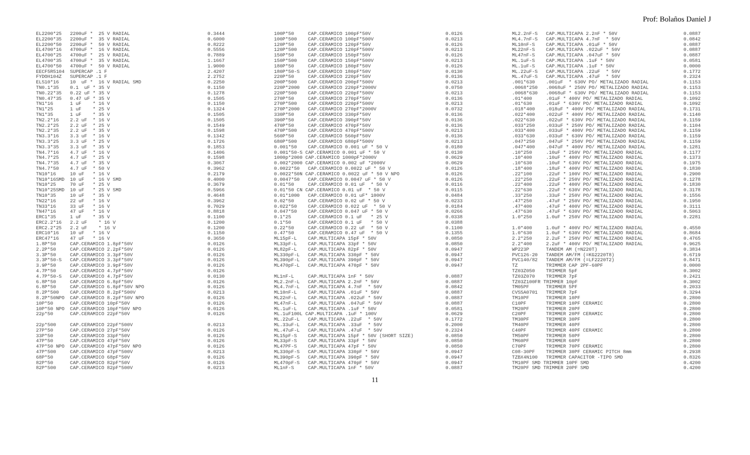Prof: Bolaños Daniel J
| EL2200*25 | 2200uF * 25 V RADIAL | 0.3444 |
| EL2200*35 | 2200uF * 35 V RADIAL | 0.6000 |
| EL2200*50 | 2200uF * 50 V RADIAL | 0.8222 |
| EL4700*16 | 4700uF * 16 V RADIAL | 0.5556 |
| EL4700*25 | 4700uF * 25 V RADIAL | 0.7889 |
| EL4700*35 | 4700uF * 35 V RADIAL | 1.1667 |
| EL4700*50 | 4700uF * 50 V RADIAL | 1.9000 |
| EECF5R5104 | SUPERCAP .1 F | 2.4207 |
| FYDOH104Z | SUPERCAP .1 F | 2.2752 |
| ELS10*16 | 10 uF * 16 V RADIAL SMD | 0.2250 |
| TN0.1*35 | 0.1 uF * 35 V | 0.1150 |
| TN0.22*35 | 0.22 uF * 35 V | 0.1278 |
| TN0.47*35 | 0.47 uF * 35 V | 0.1505 |
| TN1*16 | 1 uF * 16 V | 0.1150 |
| TN1*25 | 1 uF * 25 V | 0.1324 |
| TN1*35 | 1 uF * 35 V | 0.1505 |
| TN2.2*16 | 2.2 uF * 16 V | 0.1505 |
| TN2.2*25 | 2.2 uF * 25 V | 0.1549 |
| TN2.2*35 | 2.2 uF * 35 V | 0.1598 |
| TN3.3*16 | 3.3 uF * 16 V | 0.1342 |
| TN3.3*25 | 3.3 uF * 25 V | 0.1726 |
| TN3.3*35 | 3.3 uF * 35 V | 0.1853 |
| TN4.7*16 | 4.7 uF * 16 V | 0.1406 |
| TN4.7*25 | 4.7 uF * 25 V | 0.1598 |
| TN4.7*35 | 4.7 uF * 35 V | 0.3067 |
| TN4.7*50 | 4.7 uF * 50 V | 0.3962 |
| TN10*16 | 10 uF * 16 V | 0.2179 |
| TN10*16SMD | 10 uF * 16 V SMD | 0.4000 |
| TN10*25 | 70 uF * 25 V | 0.3679 |
| TN10*25SMD | 10 uF * 25 V SMD | 0.5966 |
| TN10*35 | 10 uF * 35 V | 0.4648 |
| TN22*16 | 22 uF * 16 V | 0.3962 |
| TN33*16 | 33 uF * 16 V | 0.7029 |
| TN47*16 | 47 uF * 16 V | 0.8818 |
| ERC1*35 | 1 uF * 35 V | 0.1100 |
| ERC2.2*16 | 2.2 uF * 16 V | 0.1200 |
| ERC2.2*25 | 2.2 uF * 16 V | 0.1200 |
| ERC10*16 | 10 uF * 16 V | 0.1150 |
| ERC47*16 | 47 uF * 16 V | 0.3650 |
| 1.8P*50 | CAP.CERAMICO 1.8pF*50V | 0.0126 |
| 2.2P*50 | CAP.CERAMICO 2.2pF*50V | 0.0126 |
| 3.3P*50 | CAP.CERAMICO 3.3pF*50V | 0.0126 |
| 3.3P*50-S | CAP.CERAMICO 3.3pF*50V | 0.0126 |
| 3.9P*50 | CAP.CERAMICO 3.9pF*50V | 0.0126 |
| 4.7P*50 | CAP.CERAMICO 4.7pF*50V | 0.0126 |
| 4.7P*50-S | CAP.CERAMICO 4.7pF*50V | 0.0130 |
| 6.8P*50 | CAP.CERAMICO 6.8pF*50V | 0.0126 |
| 6.8P*50 | CAP.CERAMICO 6.8pF*50V NPO | 0.0126 |
| 8.2P*500 | CAP.CERAMICO 8.2pF*500V | 0.0213 |
| 8.2P*50NPO | CAP.CERAMICO 8.2pF*50V NPO | 0.0126 |
| 10P*50 | CAP.CERAMICO 10pF*50V | 0.0126 |
| 10P*50 NPO | CAP.CERAMICO 10pF*50V NPO | 0.0126 |
| 22p*50 | CAP.CERAMICO 22pF*50V | 0.0126 |
| 22p*500 | CAP.CERAMICO 22pF*500V | 0.0213 |
| 27P*50 | CAP.CERAMICO 27pF*50V | 0.0126 |
| 33P*50 | CAP.CERAMICO 33pF*50V | 0.0126 |
| 47P*50 | CAP.CERAMICO 47pF*50V | 0.0126 |
| 47P*50 NPO | CAP.CERAMICO 47pF*50V NPO | 0.0126 |
| 47P*500 | CAP.CERAMICO 47pF*500V | 0.0213 |
| 68P*50 | CAP.CERAMICO 68pF*50V | 0.0126 |
| 82P*50 | CAP.CERAMICO 82pF*50V | 0.0126 |
| 82P*500 | CAP.CERAMICO 82pF*500V | 0.0213 |
| 100P*50 | CAP.CERAMICO 100pF*50V | 0.0126 |
| 100P*500 | CAP.CERAMICO 100pF*500V | 0.0213 |
| 120P*50 | CAP.CERAMICO 120pF*50V | 0.0126 |
| 120P*500 | CAP.CERAMICO 120pF*500V | 0.0213 |
| 150P*50 | CAP.CERAMICO 150pF*50V | 0.0126 |
| 150P*500 | CAP.CERAMICO 150pF*500V | 0.0213 |
| 180P*50 | CAP.CERAMICO 180pF*50V | 0.0126 |
| 180P*50-S | CAP.CERAMICO 180pF*50V | 0.0130 |
| 220P*50 | CAP.CERAMICO 220pF*50V | 0.0136 |
| 200P*500 | CAP.CERAMICO 200pF*500V | 0.0213 |
| 220P*2000 | CAP.CERAMICO 220pF*2000V | 0.0750 |
| 220P*500 | CAP.CERAMICO 220pF*500V | 0.0213 |
| 270P*50 | CAP.CERAMICO 270pF*50V | 0.0136 |
| 270P*500 | CAP.CERAMICO 220pF*500V | 0.0213 |
| 270P*2000 | CAP.CERAMICO 270pF*2000V | 0.0732 |
| 330P*50 | CAP.CERAMICO 330pF*50V | 0.0136 |
| 390P*50 | CAP.CERAMICO 390pF*50V | 0.0136 |
| 470P*50 | CAP.CERAMICO 470pF*50V | 0.0136 |
| 470P*500 | CAP.CERAMICO 470pF*500V | 0.0213 |
| 560P*50 | CAP.CERAMICO 560pF*50V | 0.0136 |
| 680P*500 | CAP.CERAMICO 680pF*500V | 0.0213 |
| 0.001*50 | CAP.CERAMICO 0.001 uF * 50 V | 0.0180 |
| 0.001*50-S CAP.CERAMICO 0.001 uF * 50 V | | 0.0130 |
| 1000p*2000 CAP.CERAMICO 1000pF*2000V | | 0.0629 |
| 0.002*2000 CAP.CERAMICO 0.002 uF *2000V | | 0.0629 |
| 0.0022*50 | CAP.CERAMICO 0.0022 uF * 50 V | 0.0126 |
| 0.0022*50N CAP.CERAMICO 0.0022 uF * 50 V NPO | | 0.0126 |
| 0.0047*50 | CAP.CERAMICO 0.0047 uF * 50 V | 0.0126 |
| 0.01*50 | CAP.CERAMICO 0.01 uF * 50 V | 0.0116 |
| 0.01*50 CN CAP.CERAMICO 0.01 uF * 50 V | | 0.0115 |
| 0.01*1000 | CAP.CERAMICO 0.01 uF* 1000V | 0.0484 |
| 0.02*50 | CAP.CERAMICO 0.02 uF * 50 V | 0.0233 |
| 0.022*50 | CAP.CERAMICO 0.022 uF * 50 V | 0.0184 |
| 0.047*50 | CAP.CERAMICO 0.047 uF * 50 V | 0.0266 |
| 0.1*25 | CAP.CERAMICO 0.1 uF * 25 V | 0.0338 |
| 0.1*50 | CAP.CERAMICO 0.1 uF * 50 V | 0.0388 |
| 0.22*50 | CAP.CERAMICO 0.22 uF * 50 V | 0.1100 |
| 0.47*50 | CAP.CERAMICO 0.47 uF * 50 V | 0.1355 |
| ML15pF-L | CAP.MULTICAPA 15pF * 50V | 0.0850 |
| ML33pF-L | CAP.MULTICAPA 33pF * 50V | 0.0850 |
| ML82pF-L | CAP.MULTICAPA 82pF * 50V | 0.0947 |
| ML330pF-L | CAP.MULTICAPA 330pF * 50V | 0.0947 |
| ML390pF-L | CAP.MULTICAPA 390pF * 50V | 0.0947 |
| ML470pF-L | CAP.MULTICAPA 470pF * 50V | 0.0947 |
| ML1nF-L | CAP.MULTICAPA 1nF * 50V | 0.0887 |
| ML2.2nF-L | CAP.MULTICAPA 2.2nF * 50V | 0.0887 |
| ML4.7nF-L | CAP.MULTICAPA 4.7nF * 50V | 0.0842 |
| ML10nF-L | CAP.MULTICAPA .01uF * 50V | 0.0887 |
| ML22nF-L | CAP.MULTICAPA .022uF * 50V | 0.0887 |
| ML47nF-L | CAP.MULTICAPA .047uF * 50V | 0.0887 |
| ML.1uF-L | CAP.MULTICAPA .1uF * 50V | 0.0581 |
| ML.1uF100L CAP.MULTICAPA .1uF * 100V | | 0.0629 |
| ML.22uF-L | CAP.MULTICAPA .22uF * 50V | 0.1772 |
| ML.33uF-L | CAP.MULTICAPA .33uF * 50V | 0.2000 |
| ML.47uF-L | CAP.MULTICAPA .47uF * 50V | 0.2324 |
| ML15pF-S | CAP.MULTICAPA 15pF * 50V (SHORT SIZE) | 0.0850 |
| ML33pF-S | CAP.MULTICAPA 33pF * 50V | 0.0850 |
| ML47PF-S | CAP.MULTICAPA 47pF * 50V | 0.0850 |
| ML330pF-S | CAP.MULTICAPA 330pF * 50V | 0.0947 |
| ML390pF-S | CAP.MULTICAPA 390pF * 50V | 0.0947 |
| ML470pF-S | CAP.MULTICAPA 470pF * 50V | 0.0947 |
| ML1nF-S | CAP.MULTICAPA 1nF * 50V | 0.0887 |
| ML2.2nF-S | CAP.MULTICAPA 2.2nF * 50V | 0.0887 |
| ML4.7nF-S | CAP.MULTICAPA 4.7nF * 50V | 0.0842 |
| ML10nF-S | CAP.MULTICAPA .01uF * 50V | 0.0887 |
| ML22nF-S | CAP.MULTICAPA .022uF * 50V | 0.0887 |
| ML47nF-S | CAP.MULTICAPA .047uF * 50V | 0.0887 |
| ML.1uF-S | CAP.MULTICAPA .1uF * 50V | 0.0581 |
| ML.1uF-S | CAP.MULTICAPA .1uF * 50V | 0.0000 |
| ML.22uF-S | CAP.MULTICAPA .22uF * 50V | 0.1772 |
| ML.47uF-S | CAP.MULTICAPA .47uF * 50V | 0.2324 |
| .001*630 | .001uF * 630V PO/ METALIZADO RADIAL | 0.1153 |
| .0068*250 | .0068uF * 250V PO/ METALIZADO RADIAL | 0.1153 |
| .0068*630 | .0068uF * 630V PO/ METALIZADO RADIAL | 0.1153 |
| .01*400 | .01uF * 400V PO/ METALIZADO RADIAL | 0.1092 |
| .01*630 | .01uF * 630V PO/ METALIZADO RADIAL | 0.1092 |
| .018*400 | .018uF * 400V PO/ METALIZADO RADIAL | 0.1731 |
| .022*400 | .022uF * 400V PO/ METALIZADO RADIAL | 0.1140 |
| .022*630 | .022uF * 630V PO/ METALIZADO RADIAL | 0.1159 |
| .033*250 | .033uF * 250V PO/ METALIZADO RADIAL | 0.1104 |
| .033*400 | .033uF * 400V PO/ METALIZADO RADIAL | 0.1159 |
| .033*630 | .033uF * 630V PO/ METALIZADO RADIAL | 0.1159 |
| .047*250 | .047uF * 250V PO/ METALIZADO RADIAL | 0.1159 |
| .047*400 | .047uF * 400V PO/ METALIZADO RADIAL | 0.1281 |
| .10*250 | .10uF * 250V PO/ METALIZADO RADIAL | 0.1177 |
| .10*400 | .10uF * 400V PO/ METALIZADO RADIAL | 0.1373 |
| .10*630 | .10uF * 630V PO/ METALIZADO RADIAL | 0.1975 |
| .18*400 | .18uF * 400V PO/ METALIZADO RADIAL | 0.1830 |
| .22*100 | .22uF * 100V PO/ METALIZADO RADIAL | 0.2900 |
| .22*250 | .22uF * 250V PO/ METALIZADO RADIAL | 0.1278 |
| .22*400 | .22uF * 400V PO/ METALIZADO RADIAL | 0.1830 |
| .22*630 | .22uF * 630V PO/ METALIZADO RADIAL | 0.3178 |
| .33*250 | .33uF * 250V PO/ METALIZADO RADIAL | 0.1556 |
| .47*250 | .47uF * 250V PO/ METALIZADO RADIAL | 0.1950 |
| .47*400 | .47uF * 400V PO/ METALIZADO RADIAL | 0.3111 |
| .47*630 | .47uF * 630V PO/ METALIZADO RADIAL | 0.5063 |
| 1.0*250 | 1.0uF * 250V PO/ METALIZADO RADIAL | 0.2281 |
| 1.0*400 | 1.0uF * 400V PO/ METALIZADO RADIAL | 0.4550 |
| 1.0*630 | 1.0uF * 630V PO/ METALIZADO RADIAL | 0.8684 |
| 2.2*250 | 2.2uF * 250V PO/ METALIZADO RADIAL | 0.4765 |
| 2.2*400 | 2.2uF * 400V PO/ METALIZADO RADIAL | 0.9625 |
| WP223P | TANDEM AM (=N220T) | 0.3834 |
| PVC126-20 | TANDEM AM/FM (=KG2220T8) | 0.6719 |
| PVC140/82 | TANDEM AM/FM (=LF2220T2) | 0.8471 |
| TZ | TRIMMER CAP 2PF-60PF | 0.0000 |
| TZ03Z050 | TRIMMER 5pF | 0.3002 |
| TZ03Z070 | TRIMMER 7pF | 0.2421 |
| TZ03Z100FR TRIMMER 10pF | | 0.3002 |
| TM05PF | TRIMMER 5PF | 0.2033 |
| CVSSA0701 | TRIMMER 7pF | 0.3294 |
| TM10PF | TRIMMER 10PF | 0.2800 |
| C10PF | TRIMMER 10PF CERAMIC | 0.2800 |
| TM20PF | TRIMMER 20PF | 0.2800 |
| C20PF | TRIMMER 20PF CERAMIC | 0.2800 |
| TM30PF | TRIMMER 30PF | 0.2800 |
| TM40PF | TRIMMER 40PF | 0.2800 |
| C40PF | TRIMMER 40PF CERAMIC | 0.2800 |
| TM50PF | TRIMMER 50PF | 0.2800 |
| TM60PF | TRIMMER 60PF | 0.2800 |
| C70PF | TRIMMER 70PF CERAMIC | 0.2800 |
| C08-30PF | TRIMMER 30PF CERAMIC PITCH 8mm | 0.2938 |
| TZBX4N100 | TRIMMER CAPACITOR -TIPO SMD | 0.8326 |
| TM10PF SMD TRIMMER 10PF SMD | | 0.4200 |
| TM20PF SMD TRIMMER 20PF SMD | | 0.4200 |
11